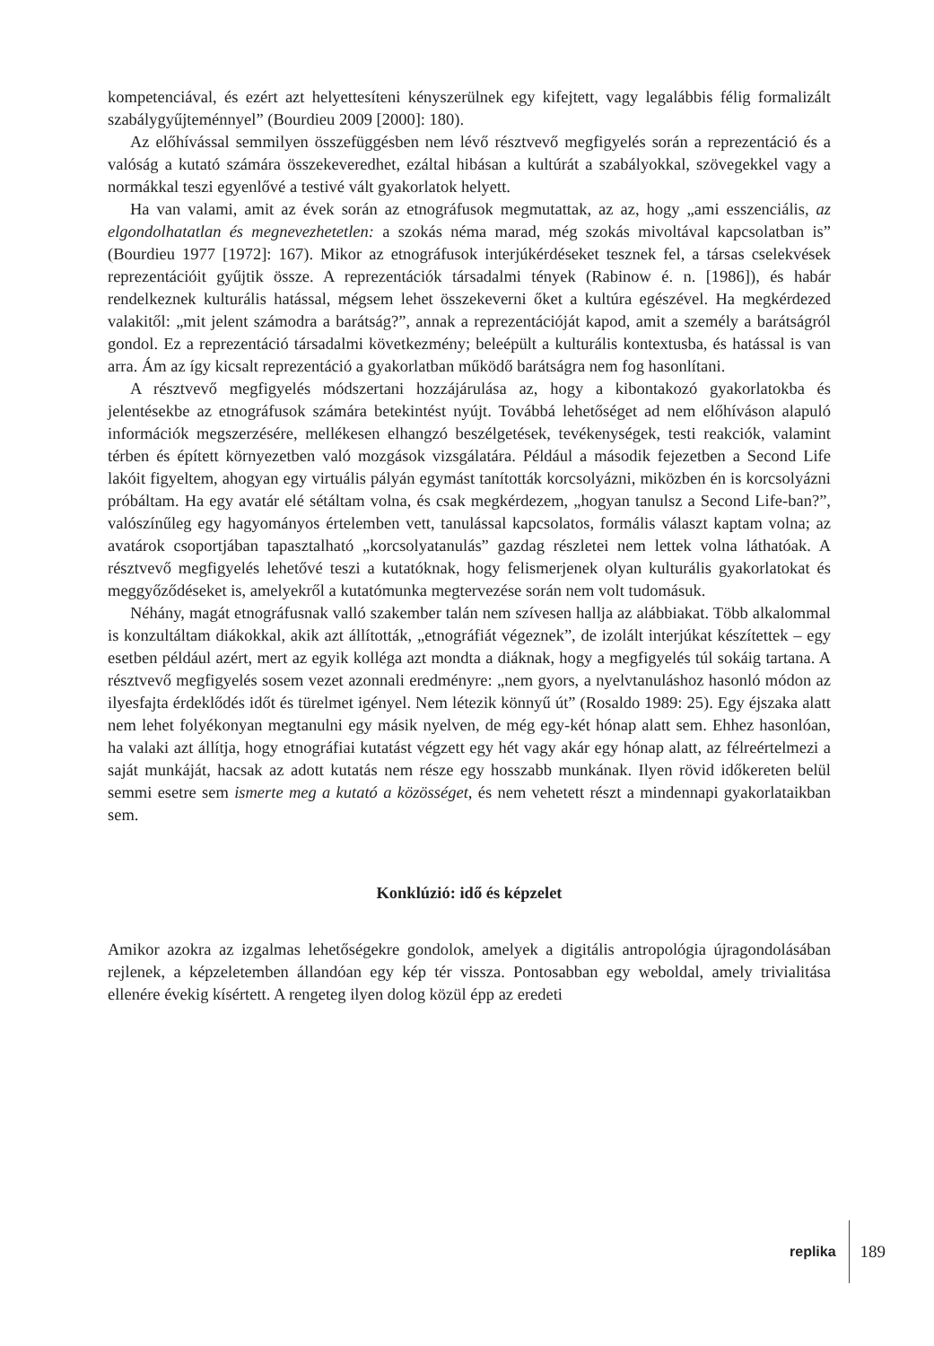kompetenciával, és ezért azt helyettesíteni kényszerülnek egy kifejtett, vagy legalábbis félig formalizált szabálygyűjteménnyel” (Bourdieu 2009 [2000]: 180).
Az előhívással semmilyen összefüggésben nem lévő résztvevő megfigyelés során a reprezentáció és a valóság a kutató számára összekeveredhet, ezáltal hibásan a kultúrát a szabályokkal, szövegekkel vagy a normákkal teszi egyenlővé a testivé vált gyakorlatok helyett.
Ha van valami, amit az évek során az etnográfusok megmutattak, az az, hogy „ami esszenciális, az elgondolhatatlan és megnevezhetetlen: a szokás néma marad, még szokás mivoltával kapcsolatban is” (Bourdieu 1977 [1972]: 167). Mikor az etnográfusok interjúkérdéseket tesznek fel, a társas cselekvések reprezentációit gyűjtik össze. A reprezentációk társadalmi tények (Rabinow é. n. [1986]), és habár rendelkeznek kulturális hatással, mégsem lehet összekeverni őket a kultúra egészével. Ha megkérdezed valakitől: „mit jelent számodra a barátság?”, annak a reprezentációját kapod, amit a személy a barátságról gondol. Ez a reprezentáció társadalmi következmény; beleépült a kulturális kontextusba, és hatással is van arra. Ám az így kicsalt reprezentáció a gyakorlatban működő barátságra nem fog hasonlítani.
A résztvevő megfigyelés módszertani hozzájárulása az, hogy a kibontakozó gyakorlatokba és jelentésekbe az etnográfusok számára betekintést nyújt. Továbbá lehetőséget ad nem előhíváson alapuló információk megszerzésére, mellékesen elhangzó beszélgetések, tevékenységek, testi reakciók, valamint térben és épített környezetben való mozgások vizsgálatára. Például a második fejezetben a Second Life lakóit figyeltem, ahogyan egy virtuális pályán egymást tanították korcsolyázni, miközben én is korcsolyázni próbáltam. Ha egy avatár elé sétáltam volna, és csak megkérdezem, „hogyan tanulsz a Second Life-ban?”, valószínűleg egy hagyományos értelemben vett, tanulással kapcsolatos, formális választ kaptam volna; az avatárok csoportjában tapasztalható „korcsolyatanulás” gazdag részletei nem lettek volna láthatóak. A résztvevő megfigyelés lehetővé teszi a kutatóknak, hogy felismerjenek olyan kulturális gyakorlatokat és meggyőződéseket is, amelyekről a kutatómunka megtervezése során nem volt tudomásuk.
Néhány, magát etnográfusnak valló szakember talán nem szívesen hallja az alábbiakat. Több alkalommal is konzultáltam diákokkal, akik azt állították, „etnográfiát végeznek”, de izolált interjúkat készítettek – egy esetben például azért, mert az egyik kolléga azt mondta a diáknak, hogy a megfigyelés túl sokáig tartana. A résztvevő megfigyelés sosem vezet azonnali eredményre: „nem gyors, a nyelvtanuláshoz hasonló módon az ilyesfajta érdeklődés időt és türelmet igényel. Nem létezik könnyű út” (Rosaldo 1989: 25). Egy éjszaka alatt nem lehet folyékonyan megtanulni egy másik nyelven, de még egy-két hónap alatt sem. Ehhez hasonlóan, ha valaki azt állítja, hogy etnográfiai kutatást végzett egy hét vagy akár egy hónap alatt, az félreértelmezi a saját munkáját, hacsak az adott kutatás nem része egy hosszabb munkának. Ilyen rövid időkereten belül semmi esetre sem ismerte meg a kutató a közösséget, és nem vehetett részt a mindennapi gyakorlataikban sem.
Konklúzió: idő és képzelet
Amikor azokra az izgalmas lehetőségekre gondolok, amelyek a digitális antropológia újragondolásában rejlenek, a képzeletemben állandóan egy kép tér vissza. Pontosabban egy weboldal, amely trivialitása ellenére évekig kísértett. A rengeteg ilyen dolog közül épp az eredeti
replika 189